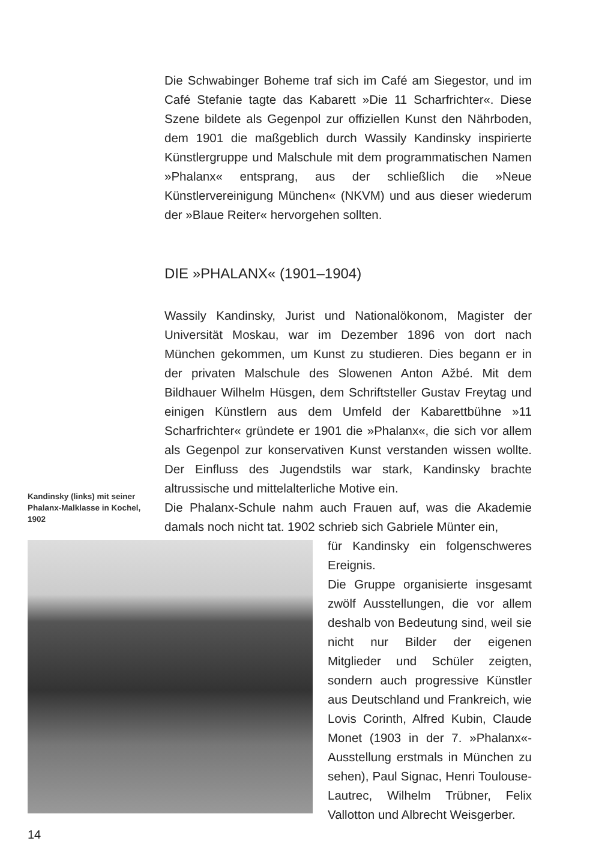Die Schwabinger Boheme traf sich im Café am Siegestor, und im Café Stefanie tagte das Kabarett »Die 11 Scharfrichter«. Diese Szene bildete als Gegenpol zur offiziellen Kunst den Nährboden, dem 1901 die maßgeblich durch Wassily Kandinsky inspirierte Künstlergruppe und Malschule mit dem programmatischen Namen »Phalanx« entsprang, aus der schließlich die »Neue Künstlervereinigung München« (NKVM) und aus dieser wiederum der »Blaue Reiter« hervorgehen sollten.
DIE »PHALANX« (1901–1904)
Wassily Kandinsky, Jurist und Nationalökonom, Magister der Universität Moskau, war im Dezember 1896 von dort nach München gekommen, um Kunst zu studieren. Dies begann er in der privaten Malschule des Slowenen Anton Ažbé. Mit dem Bildhauer Wilhelm Hüsgen, dem Schriftsteller Gustav Freytag und einigen Künstlern aus dem Umfeld der Kabarettbühne »11 Scharfrichter« gründete er 1901 die »Phalanx«, die sich vor allem als Gegenpol zur konservativen Kunst verstanden wissen wollte. Der Einfluss des Jugendstils war stark, Kandinsky brachte altrussische und mittelalterliche Motive ein.
Die Phalanx-Schule nahm auch Frauen auf, was die Akademie damals noch nicht tat. 1902 schrieb sich Gabriele Münter ein,
für Kandinsky ein folgenschweres Ereignis.
Die Gruppe organisierte insgesamt zwölf Ausstellungen, die vor allem deshalb von Bedeutung sind, weil sie nicht nur Bilder der eigenen Mitglieder und Schüler zeigten, sondern auch progressive Künstler aus Deutschland und Frankreich, wie Lovis Corinth, Alfred Kubin, Claude Monet (1903 in der 7. »Phalanx«-Ausstellung erstmals in München zu sehen), Paul Signac, Henri Toulouse-Lautrec, Wilhelm Trübner, Felix Vallotton und Albrecht Weisgerber.
Kandinsky (links) mit seiner Phalanx-Malklasse in Kochel, 1902
14